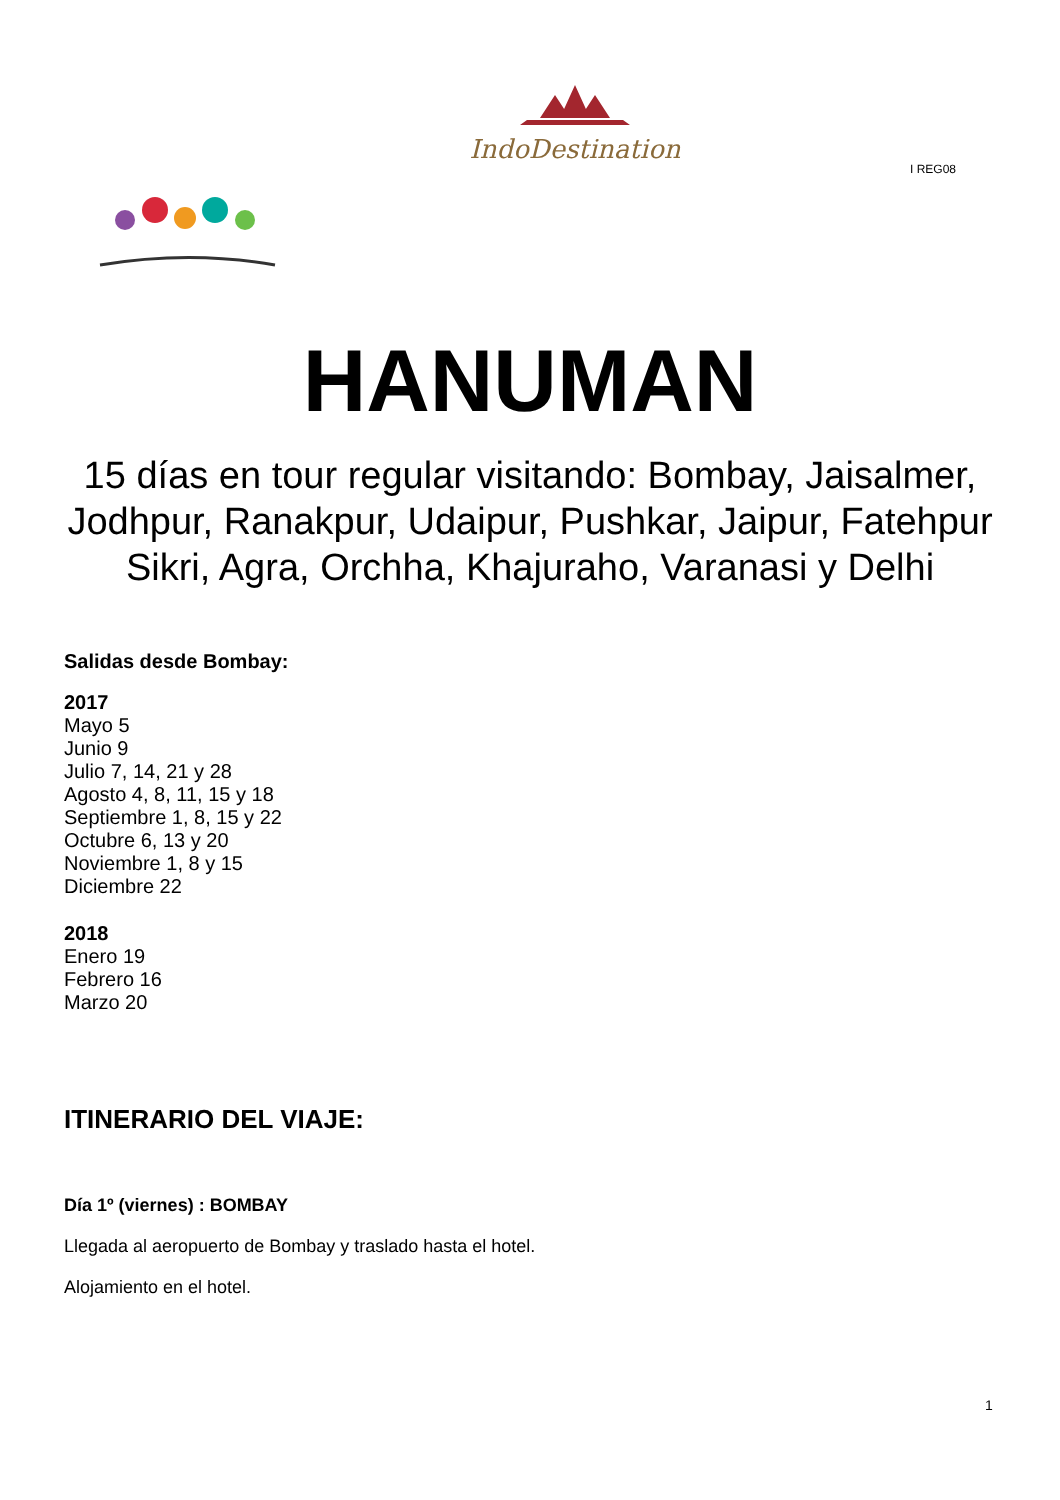IndoDestination
I REG08
HANUMAN
15 días en tour regular visitando: Bombay, Jaisalmer, Jodhpur, Ranakpur, Udaipur, Pushkar, Jaipur, Fatehpur Sikri, Agra, Orchha, Khajuraho, Varanasi y Delhi
Salidas desde Bombay:
2017
Mayo 5
Junio 9
Julio 7, 14, 21 y 28
Agosto 4, 8, 11, 15 y 18
Septiembre 1, 8, 15 y 22
Octubre 6, 13 y 20
Noviembre 1, 8 y 15
Diciembre 22
2018
Enero 19
Febrero 16
Marzo 20
ITINERARIO DEL VIAJE:
Día 1º (viernes) : BOMBAY
Llegada al aeropuerto de Bombay y traslado hasta el hotel.
Alojamiento en el hotel.
1